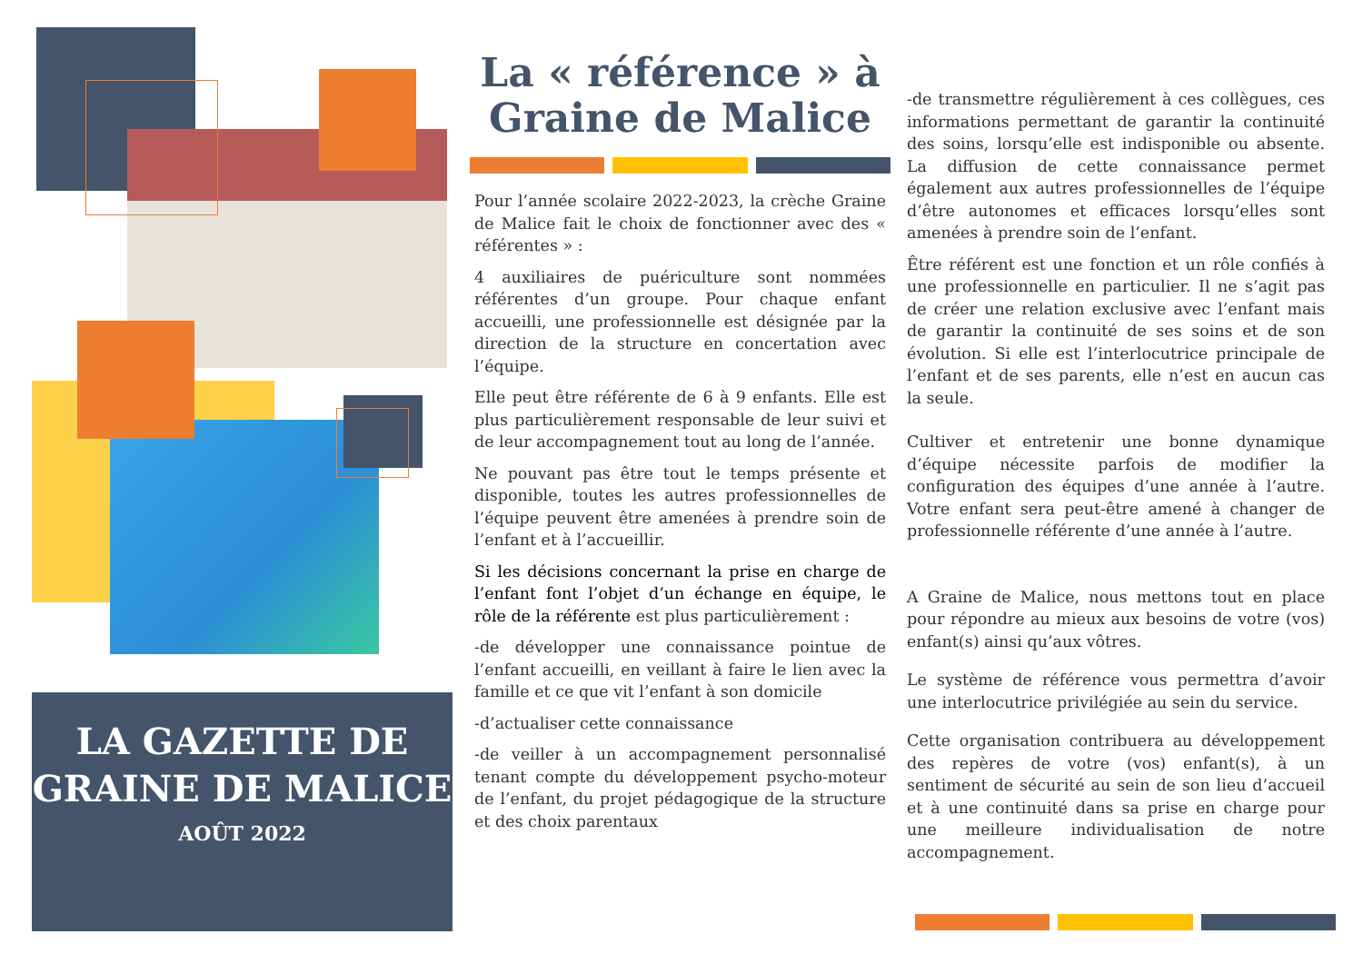LA GAZETTE DE GRAINE DE MALICE
AOÛT 2022
La « référence » à Graine de Malice
Pour l’année scolaire 2022-2023, la crèche Graine de Malice fait le choix de fonctionner avec des « référentes » :
4 auxiliaires de puériculture sont nommées référentes d’un groupe. Pour chaque enfant accueilli, une professionnelle est désignée par la direction de la structure en concertation avec l’équipe.
Elle peut être référente de 6 à 9 enfants. Elle est plus particulièrement responsable de leur suivi et de leur accompagnement tout au long de l’année.
Ne pouvant pas être tout le temps présente et disponible, toutes les autres professionnelles de l’équipe peuvent être amenées à prendre soin de l’enfant et à l’accueillir.
Si les décisions concernant la prise en charge de l’enfant font l’objet d’un échange en équipe, le rôle de la référente est plus particulièrement :
-de développer une connaissance pointue de l’enfant accueilli, en veillant à faire le lien avec la famille et ce que vit l’enfant à son domicile
-d’actualiser cette connaissance
-de veiller à un accompagnement personnalisé tenant compte du développement psycho-moteur de l’enfant, du projet pédagogique de la structure et des choix parentaux
-de transmettre régulièrement à ces collègues, ces informations permettant de garantir la continuité des soins, lorsqu’elle est indisponible ou absente. La diffusion de cette connaissance permet également aux autres professionnelles de l’équipe d’être autonomes et efficaces lorsqu’elles sont amenées à prendre soin de l’enfant.
Être référent est une fonction et un rôle confiés à une professionnelle en particulier. Il ne s’agit pas de créer une relation exclusive avec l’enfant mais de garantir la continuité de ses soins et de son évolution. Si elle est l’interlocutrice principale de l’enfant et de ses parents, elle n’est en aucun cas la seule.
Cultiver et entretenir une bonne dynamique d’équipe nécessite parfois de modifier la configuration des équipes d’une année à l’autre. Votre enfant sera peut-être amené à changer de professionnelle référente d’une année à l’autre.
A Graine de Malice, nous mettons tout en place pour répondre au mieux aux besoins de votre (vos) enfant(s) ainsi qu’aux vôtres.
Le système de référence vous permettra d’avoir une interlocutrice privilégiée au sein du service.
Cette organisation contribuera au développement des repères de votre (vos) enfant(s), à un sentiment de sécurité au sein de son lieu d’accueil et à une continuité dans sa prise en charge pour une meilleure individualisation de notre accompagnement.